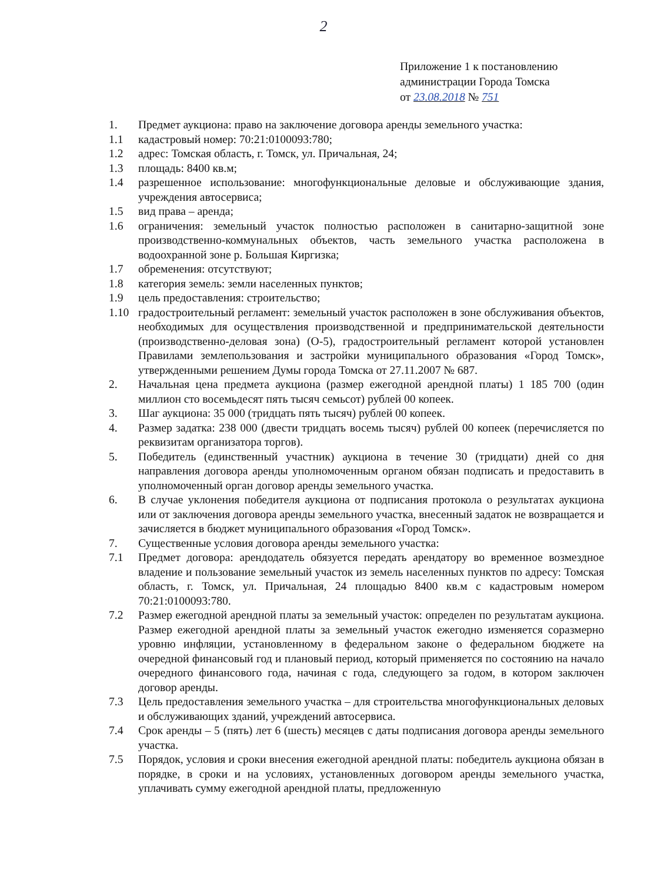2
Приложение 1 к постановлению
администрации Города Томска
от 23.08.2018 № 751
1. Предмет аукциона: право на заключение договора аренды земельного участка:
1.1 кадастровый номер: 70:21:0100093:780;
1.2 адрес: Томская область, г. Томск, ул. Причальная, 24;
1.3 площадь: 8400 кв.м;
1.4 разрешенное использование: многофункциональные деловые и обслуживающие здания, учреждения автосервиса;
1.5 вид права – аренда;
1.6 ограничения: земельный участок полностью расположен в санитарно-защитной зоне производственно-коммунальных объектов, часть земельного участка расположена в водоохранной зоне р. Большая Киргизка;
1.7 обременения: отсутствуют;
1.8 категория земель: земли населенных пунктов;
1.9 цель предоставления: строительство;
1.10 градостроительный регламент: земельный участок расположен в зоне обслуживания объектов, необходимых для осуществления производственной и предпринимательской деятельности (производственно-деловая зона) (О-5), градостроительный регламент которой установлен Правилами землепользования и застройки муниципального образования «Город Томск», утвержденными решением Думы города Томска от 27.11.2007 № 687.
2. Начальная цена предмета аукциона (размер ежегодной арендной платы) 1 185 700 (один миллион сто восемьдесят пять тысяч семьсот) рублей 00 копеек.
3. Шаг аукциона: 35 000 (тридцать пять тысяч) рублей 00 копеек.
4. Размер задатка: 238 000 (двести тридцать восемь тысяч) рублей 00 копеек (перечисляется по реквизитам организатора торгов).
5. Победитель (единственный участник) аукциона в течение 30 (тридцати) дней со дня направления договора аренды уполномоченным органом обязан подписать и предоставить в уполномоченный орган договор аренды земельного участка.
6. В случае уклонения победителя аукциона от подписания протокола о результатах аукциона или от заключения договора аренды земельного участка, внесенный задаток не возвращается и зачисляется в бюджет муниципального образования «Город Томск».
7. Существенные условия договора аренды земельного участка:
7.1 Предмет договора: арендодатель обязуется передать арендатору во временное возмездное владение и пользование земельный участок из земель населенных пунктов по адресу: Томская область, г. Томск, ул. Причальная, 24 площадью 8400 кв.м с кадастровым номером 70:21:0100093:780.
7.2 Размер ежегодной арендной платы за земельный участок: определен по результатам аукциона. Размер ежегодной арендной платы за земельный участок ежегодно изменяется соразмерно уровню инфляции, установленному в федеральном законе о федеральном бюджете на очередной финансовый год и плановый период, который применяется по состоянию на начало очередного финансового года, начиная с года, следующего за годом, в котором заключен договор аренды.
7.3 Цель предоставления земельного участка – для строительства многофункциональных деловых и обслуживающих зданий, учреждений автосервиса.
7.4 Срок аренды – 5 (пять) лет 6 (шесть) месяцев с даты подписания договора аренды земельного участка.
7.5 Порядок, условия и сроки внесения ежегодной арендной платы: победитель аукциона обязан в порядке, в сроки и на условиях, установленных договором аренды земельного участка, уплачивать сумму ежегодной арендной платы, предложенную